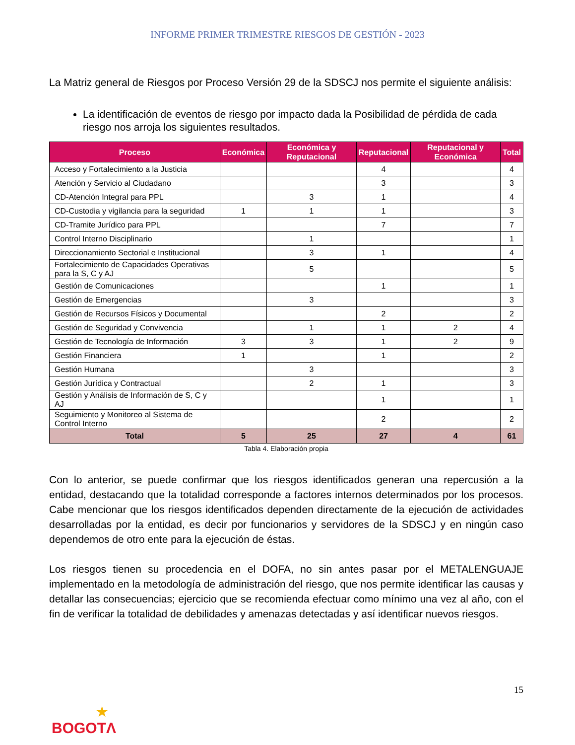INFORME PRIMER TRIMESTRE RIESGOS DE GESTIÓN - 2023
La Matriz general de Riesgos por Proceso Versión 29 de la SDSCJ nos permite el siguiente análisis:
La identificación de eventos de riesgo por impacto dada la Posibilidad de pérdida de cada riesgo nos arroja los siguientes resultados.
| Proceso | Económica | Económica y Reputacional | Reputacional | Reputacional y Económica | Total |
| --- | --- | --- | --- | --- | --- |
| Acceso y Fortalecimiento a la Justicia | | | 4 | | 4 |
| Atención y Servicio al Ciudadano | | | 3 | | 3 |
| CD-Atención Integral para PPL | | 3 | 1 | | 4 |
| CD-Custodia y vigilancia para la seguridad | 1 | 1 | 1 | | 3 |
| CD-Tramite Jurídico para PPL | | | 7 | | 7 |
| Control Interno Disciplinario | | 1 | | | 1 |
| Direccionamiento Sectorial e Institucional | | 3 | 1 | | 4 |
| Fortalecimiento de Capacidades Operativas para la S, C y AJ | | 5 | | | 5 |
| Gestión de Comunicaciones | | | 1 | | 1 |
| Gestión de Emergencias | | 3 | | | 3 |
| Gestión de Recursos Físicos y Documental | | | 2 | | 2 |
| Gestión de Seguridad y Convivencia | | 1 | 1 | 2 | 4 |
| Gestión de Tecnología de Información | 3 | 3 | 1 | 2 | 9 |
| Gestión Financiera | 1 | | 1 | | 2 |
| Gestión Humana | | 3 | | | 3 |
| Gestión Jurídica y Contractual | | 2 | 1 | | 3 |
| Gestión y Análisis de Información de S, C y AJ | | | 1 | | 1 |
| Seguimiento y Monitoreo al Sistema de Control Interno | | | 2 | | 2 |
| Total | 5 | 25 | 27 | 4 | 61 |
Tabla 4. Elaboración propia
Con lo anterior, se puede confirmar que los riesgos identificados generan una repercusión a la entidad, destacando que la totalidad corresponde a factores internos determinados por los procesos. Cabe mencionar que los riesgos identificados dependen directamente de la ejecución de actividades desarrolladas por la entidad, es decir por funcionarios y servidores de la SDSCJ y en ningún caso dependemos de otro ente para la ejecución de éstas.
Los riesgos tienen su procedencia en el DOFA, no sin antes pasar por el METALENGUAJE implementado en la metodología de administración del riesgo, que nos permite identificar las causas y detallar las consecuencias; ejercicio que se recomienda efectuar como mínimo una vez al año, con el fin de verificar la totalidad de debilidades y amenazas detectadas y así identificar nuevos riesgos.
15
★
BOGOTΛ